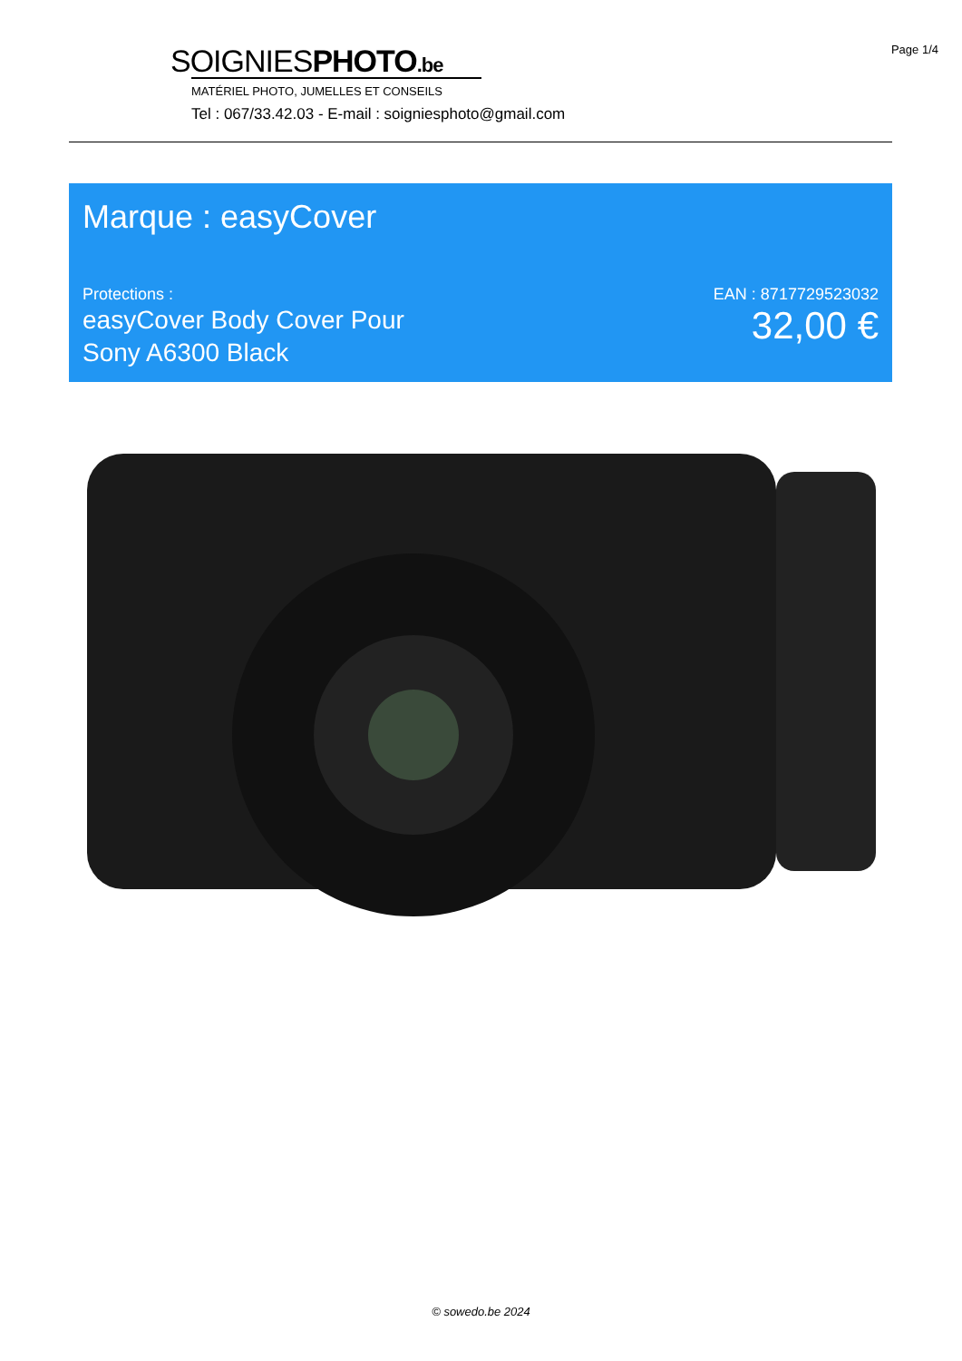Page 1/4
SOIGNIESPHOTO.be
MATÉRIEL PHOTO, JUMELLES ET CONSEILS
Tel : 067/33.42.03 - E-mail : soigniesphoto@gmail.com
Marque : easyCover
Protections :
easyCover Body Cover Pour
Sony A6300 Black
EAN : 8717729523032
32,00 €
© sowedo.be 2024